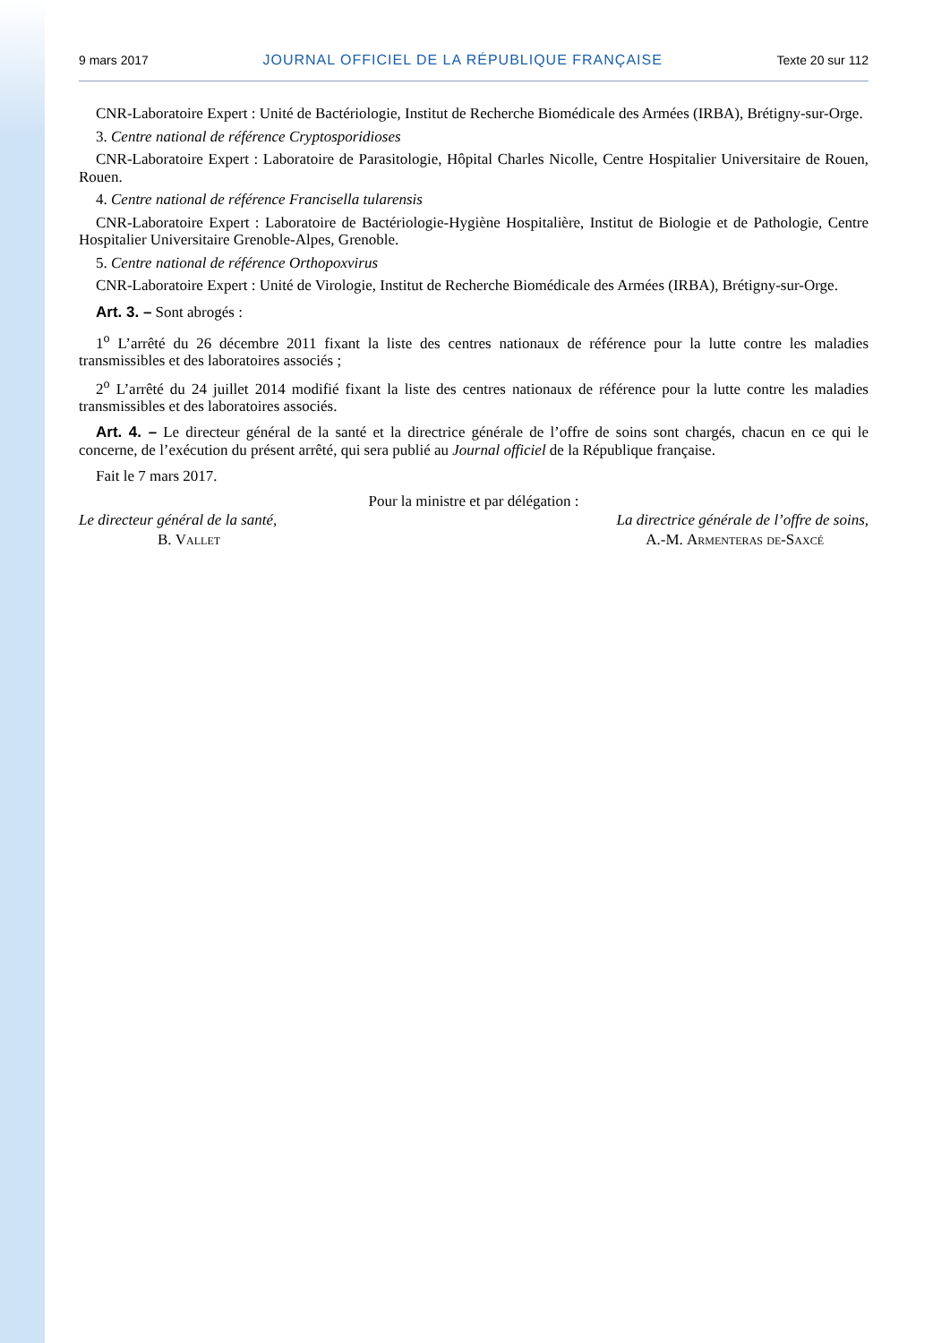9 mars 2017 JOURNAL OFFICIEL DE LA RÉPUBLIQUE FRANÇAISE Texte 20 sur 112
CNR-Laboratoire Expert : Unité de Bactériologie, Institut de Recherche Biomédicale des Armées (IRBA), Brétigny-sur-Orge.
3. Centre national de référence Cryptosporidioses
CNR-Laboratoire Expert : Laboratoire de Parasitologie, Hôpital Charles Nicolle, Centre Hospitalier Universitaire de Rouen, Rouen.
4. Centre national de référence Francisella tularensis
CNR-Laboratoire Expert : Laboratoire de Bactériologie-Hygiène Hospitalière, Institut de Biologie et de Pathologie, Centre Hospitalier Universitaire Grenoble-Alpes, Grenoble.
5. Centre national de référence Orthopoxvirus
CNR-Laboratoire Expert : Unité de Virologie, Institut de Recherche Biomédicale des Armées (IRBA), Brétigny-sur-Orge.
Art. 3. – Sont abrogés :
1<sup>o</sup> L’arrêté du 26 décembre 2011 fixant la liste des centres nationaux de référence pour la lutte contre les maladies transmissibles et des laboratoires associés ;
2<sup>o</sup> L’arrêté du 24 juillet 2014 modifié fixant la liste des centres nationaux de référence pour la lutte contre les maladies transmissibles et des laboratoires associés.
Art. 4. – Le directeur général de la santé et la directrice générale de l’offre de soins sont chargés, chacun en ce qui le concerne, de l’exécution du présent arrêté, qui sera publié au Journal officiel de la République française.
Fait le 7 mars 2017.
Pour la ministre et par délégation :
Le directeur général de la santé, La directrice générale de l’offre de soins,
B. Vallet A.-M. Armenteras de-Saxcé